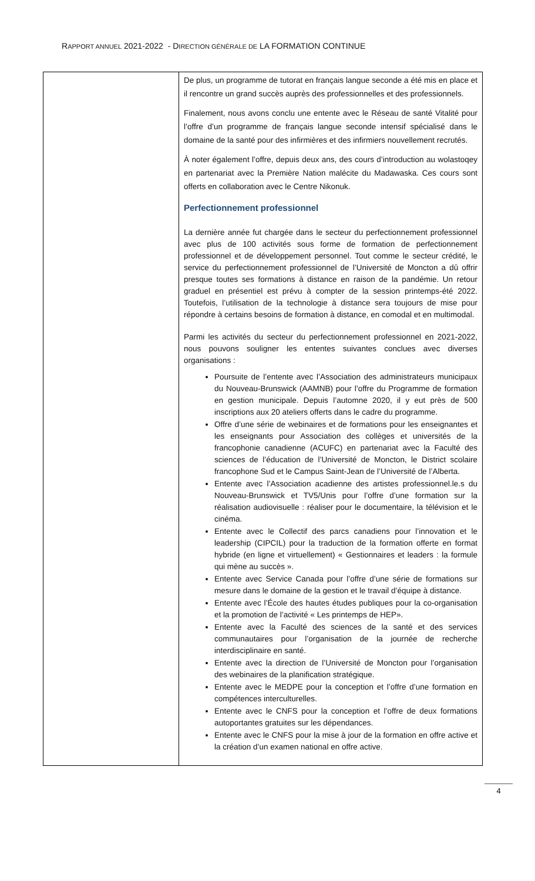RAPPORT ANNUEL 2021-2022 - DIRECTION GÉNÉRALE DE LA FORMATION CONTINUE
| | De plus, un programme de tutorat en français langue seconde a été mis en place et il rencontre un grand succès auprès des professionnelles et des professionnels. Finalement, nous avons conclu une entente avec le Réseau de santé Vitalité pour l’offre d’un programme de français langue seconde intensif spécialisé dans le domaine de la santé pour des infirmières et des infirmiers nouvellement recrutés. À noter également l’offre, depuis deux ans, des cours d’introduction au wolastoqey en partenariat avec la Première Nation malécite du Madawaska. Ces cours sont offerts en collaboration avec le Centre Nikonuk. Perfectionnement professionnel La dernière année fut chargée dans le secteur du perfectionnement professionnel avec plus de 100 activités sous forme de formation de perfectionnement professionnel et de développement personnel. Tout comme le secteur crédité, le service du perfectionnement professionnel de l’Université de Moncton a dû offrir presque toutes ses formations à distance en raison de la pandémie. Un retour graduel en présentiel est prévu à compter de la session printemps-été 2022. Toutefois, l’utilisation de la technologie à distance sera toujours de mise pour répondre à certains besoins de formation à distance, en comodal et en multimodal. Parmi les activités du secteur du perfectionnement professionnel en 2021-2022, nous pouvons souligner les ententes suivantes conclues avec diverses organisations : Poursuite de l’entente avec l’Association des administrateurs municipaux du Nouveau-Brunswick (AAMNB) pour l’offre du Programme de formation en gestion municipale. Depuis l’automne 2020, il y eut près de 500 inscriptions aux 20 ateliers offerts dans le cadre du programme. Offre d’une série de webinaires et de formations pour les enseignantes et les enseignants pour Association des collèges et universités de la francophonie canadienne (ACUFC) en partenariat avec la Faculté des sciences de l’éducation de l’Université de Moncton, le District scolaire francophone Sud et le Campus Saint-Jean de l’Université de l’Alberta. Entente avec l’Association acadienne des artistes professionnel.le.s du Nouveau-Brunswick et TV5/Unis pour l’offre d’une formation sur la réalisation audiovisuelle : réaliser pour le documentaire, la télévision et le cinéma. Entente avec le Collectif des parcs canadiens pour l’innovation et le leadership (CIPCIL) pour la traduction de la formation offerte en format hybride (en ligne et virtuellement) « Gestionnaires et leaders : la formule qui mène au succès ». Entente avec Service Canada pour l’offre d’une série de formations sur mesure dans le domaine de la gestion et le travail d’équipe à distance. Entente avec l’École des hautes études publiques pour la co-organisation et la promotion de l’activité « Les printemps de HEP». Entente avec la Faculté des sciences de la santé et des services communautaires pour l’organisation de la journée de recherche interdisciplinaire en santé. Entente avec la direction de l’Université de Moncton pour l’organisation des webinaires de la planification stratégique. Entente avec le MEDPE pour la conception et l’offre d’une formation en compétences interculturelles. Entente avec le CNFS pour la conception et l’offre de deux formations autoportantes gratuites sur les dépendances. Entente avec le CNFS pour la mise à jour de la formation en offre active et la création d’un examen national en offre active. |
4